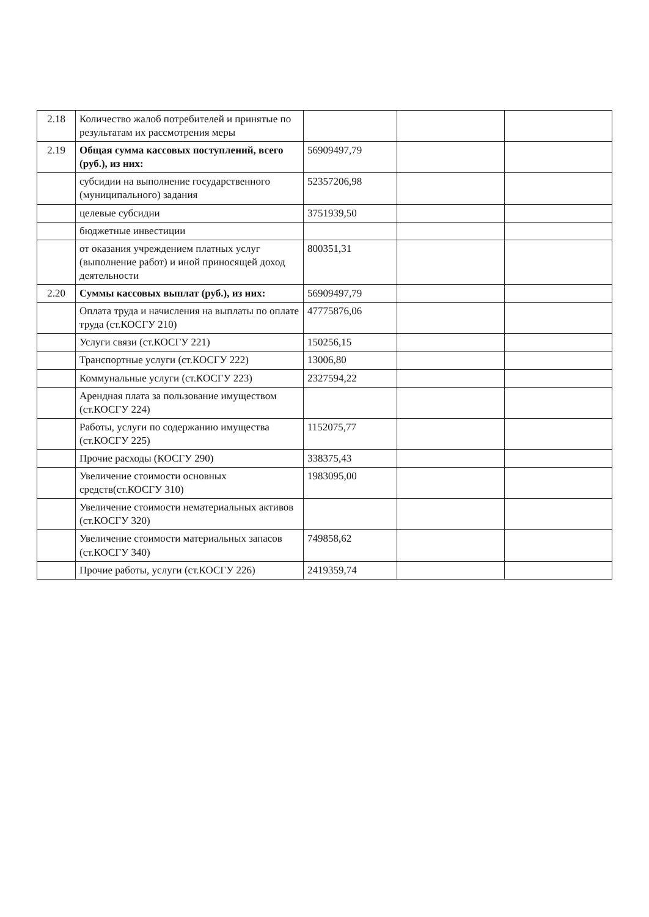| 2.18 | Количество жалоб потребителей и принятые по результатам их рассмотрения меры | | | |
| 2.19 | Общая сумма кассовых поступлений, всего (руб.), из них: | 56909497,79 | | |
| | субсидии на выполнение государственного (муниципального) задания | 52357206,98 | | |
| | целевые субсидии | 3751939,50 | | |
| | бюджетные инвестиции | | | |
| | от оказания учреждением платных услуг (выполнение работ) и иной приносящей доход деятельности | 800351,31 | | |
| 2.20 | Суммы кассовых выплат (руб.), из них: | 56909497,79 | | |
| | Оплата труда и начисления на выплаты по оплате труда (ст.КОСГУ 210) | 47775876,06 | | |
| | Услуги связи (ст.КОСГУ 221) | 150256,15 | | |
| | Транспортные услуги (ст.КОСГУ 222) | 13006,80 | | |
| | Коммунальные услуги (ст.КОСГУ 223) | 2327594,22 | | |
| | Арендная плата за пользование имуществом (ст.КОСГУ 224) | | | |
| | Работы, услуги по содержанию имущества (ст.КОСГУ 225) | 1152075,77 | | |
| | Прочие расходы (КОСГУ 290) | 338375,43 | | |
| | Увеличение стоимости основных средств(ст.КОСГУ 310) | 1983095,00 | | |
| | Увеличение стоимости нематериальных активов (ст.КОСГУ 320) | | | |
| | Увеличение стоимости материальных запасов (ст.КОСГУ 340) | 749858,62 | | |
| | Прочие работы, услуги (ст.КОСГУ 226) | 2419359,74 | | |